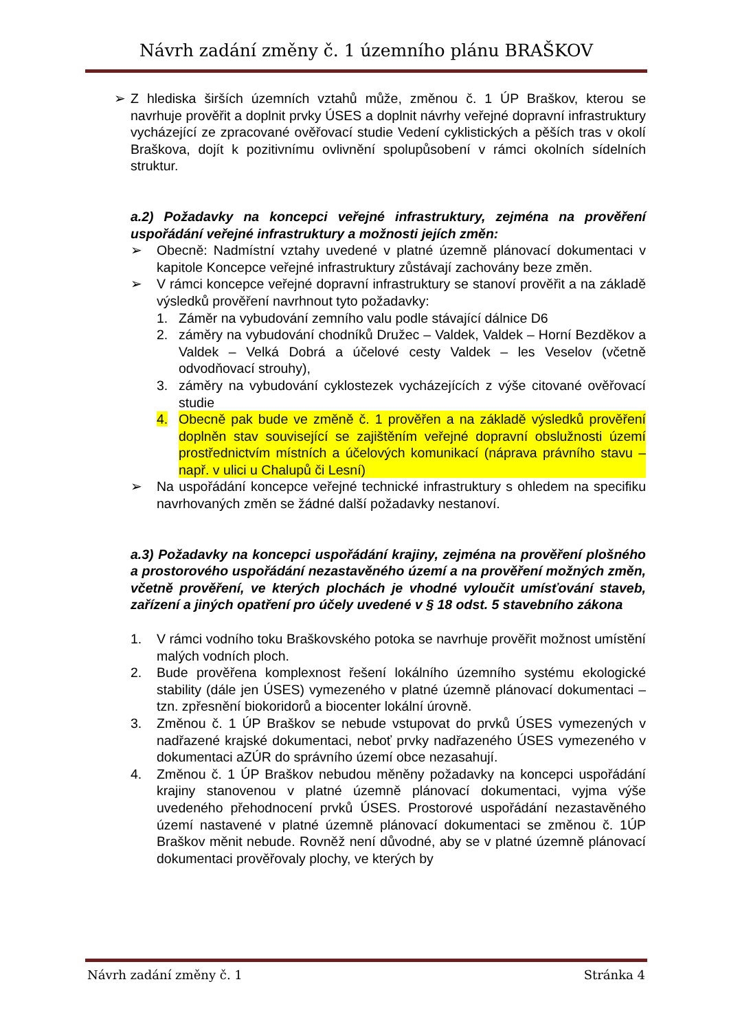Návrh zadání změny č. 1 územního plánu BRAŠKOV
➢ Z hlediska širších územních vztahů může, změnou č. 1 ÚP Braškov, kterou se navrhuje prověřit a doplnit prvky ÚSES a doplnit návrhy veřejné dopravní infrastruktury vycházející ze zpracované ověřovací studie Vedení cyklistických a pěších tras v okolí Braškova, dojít k pozitivnímu ovlivnění spolupůsobení v rámci okolních sídelních struktur.
a.2) Požadavky na koncepci veřejné infrastruktury, zejména na prověření uspořádání veřejné infrastruktury a možnosti jejích změn:
➢ Obecně: Nadmístní vztahy uvedené v platné územně plánovací dokumentaci v kapitole Koncepce veřejné infrastruktury zůstávají zachovány beze změn.
➢ V rámci koncepce veřejné dopravní infrastruktury se stanoví prověřit a na základě výsledků prověření navrhnout tyto požadavky:
1. Záměr na vybudování zemního valu podle stávající dálnice D6
2. záměry na vybudování chodníků Družec – Valdek, Valdek – Horní Bezděkov a Valdek – Velká Dobrá a účelové cesty Valdek – les Veselov (včetně odvodňovací strouhy),
3. záměry na vybudování cyklostezek vycházejících z výše citované ověřovací studie
4. Obecně pak bude ve změně č. 1 prověřen a na základě výsledků prověření doplněn stav související se zajištěním veřejné dopravní obslužnosti území prostřednictvím místních a účelových komunikací (náprava právního stavu – např. v ulici u Chalupů či Lesní)
➢ Na uspořádání koncepce veřejné technické infrastruktury s ohledem na specifiku navrhovaných změn se žádné další požadavky nestanoví.
a.3) Požadavky na koncepci uspořádání krajiny, zejména na prověření plošného a prostorového uspořádání nezastavěného území a na prověření možných změn, včetně prověření, ve kterých plochách je vhodné vyloučit umísťování staveb, zařízení a jiných opatření pro účely uvedené v § 18 odst. 5 stavebního zákona
1. V rámci vodního toku Braškovského potoka se navrhuje prověřit možnost umístění malých vodních ploch.
2. Bude prověřena komplexnost řešení lokálního územního systému ekologické stability (dále jen ÚSES) vymezeného v platné územně plánovací dokumentaci – tzn. zpřesnění biokoridorů a biocenter lokální úrovně.
3. Změnou č. 1 ÚP Braškov se nebude vstupovat do prvků ÚSES vymezených v nadřazené krajské dokumentaci, neboť prvky nadřazeného ÚSES vymezeného v dokumentaci aZÚR do správního území obce nezasahují.
4. Změnou č. 1 ÚP Braškov nebudou měněny požadavky na koncepci uspořádání krajiny stanovenou v platné územně plánovací dokumentaci, vyjma výše uvedeného přehodnocení prvků ÚSES. Prostorové uspořádání nezastavěného území nastavené v platné územně plánovací dokumentaci se změnou č. 1ÚP Braškov měnit nebude. Rovněž není důvodné, aby se v platné územně plánovací dokumentaci prověřovaly plochy, ve kterých by
Návrh zadání změny č. 1 Stránka 4